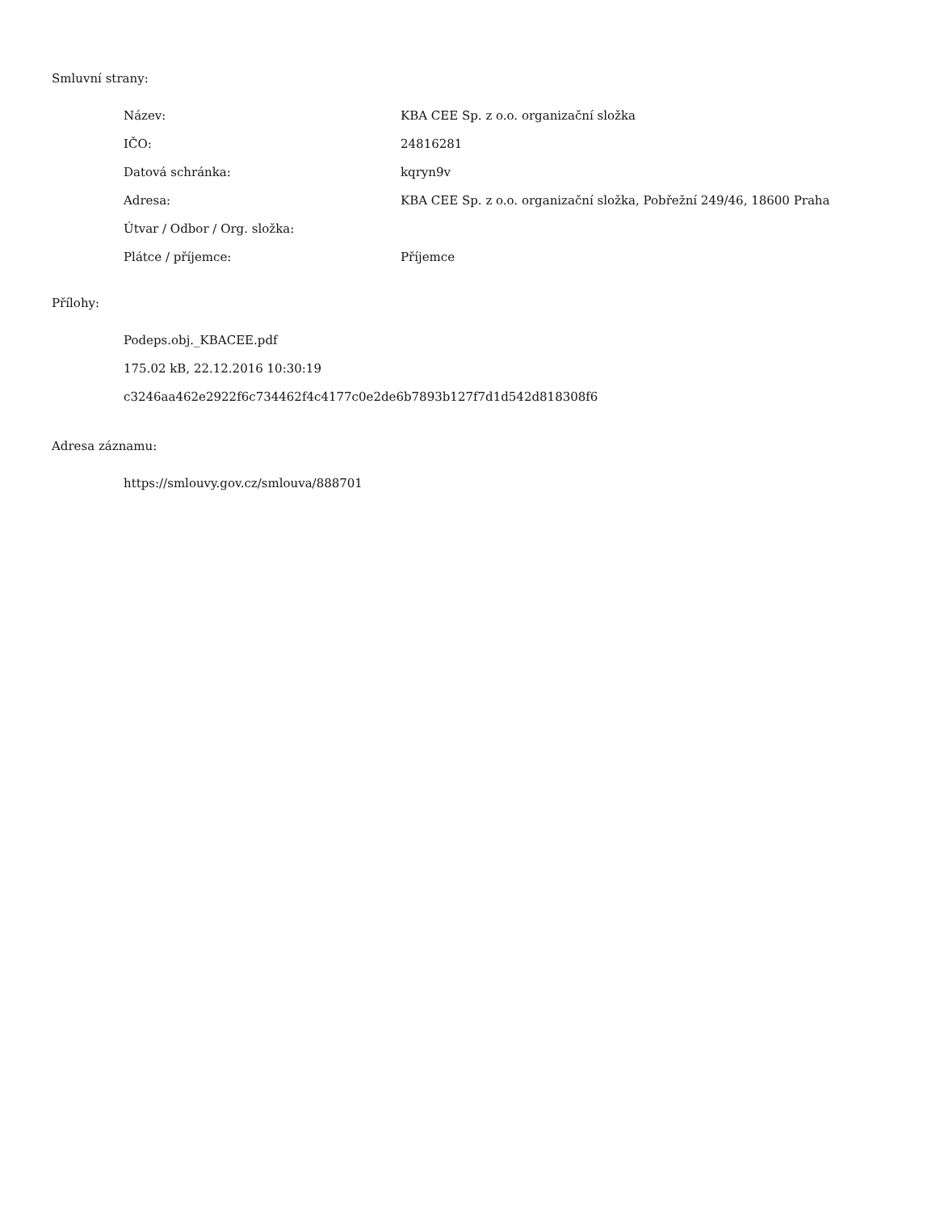Smluvní strany:
| Název: | KBA CEE Sp. z o.o. organizační složka |
| IČO: | 24816281 |
| Datová schránka: | kqryn9v |
| Adresa: | KBA CEE Sp. z o.o. organizační složka, Pobřežní 249/46, 18600 Praha |
| Útvar / Odbor / Org. složka: | |
| Plátce / příjemce: | Příjemce |
Přílohy:
Podeps.obj._KBACEE.pdf
175.02 kB, 22.12.2016 10:30:19
c3246aa462e2922f6c734462f4c4177c0e2de6b7893b127f7d1d542d818308f6
Adresa záznamu:
https://smlouvy.gov.cz/smlouva/888701